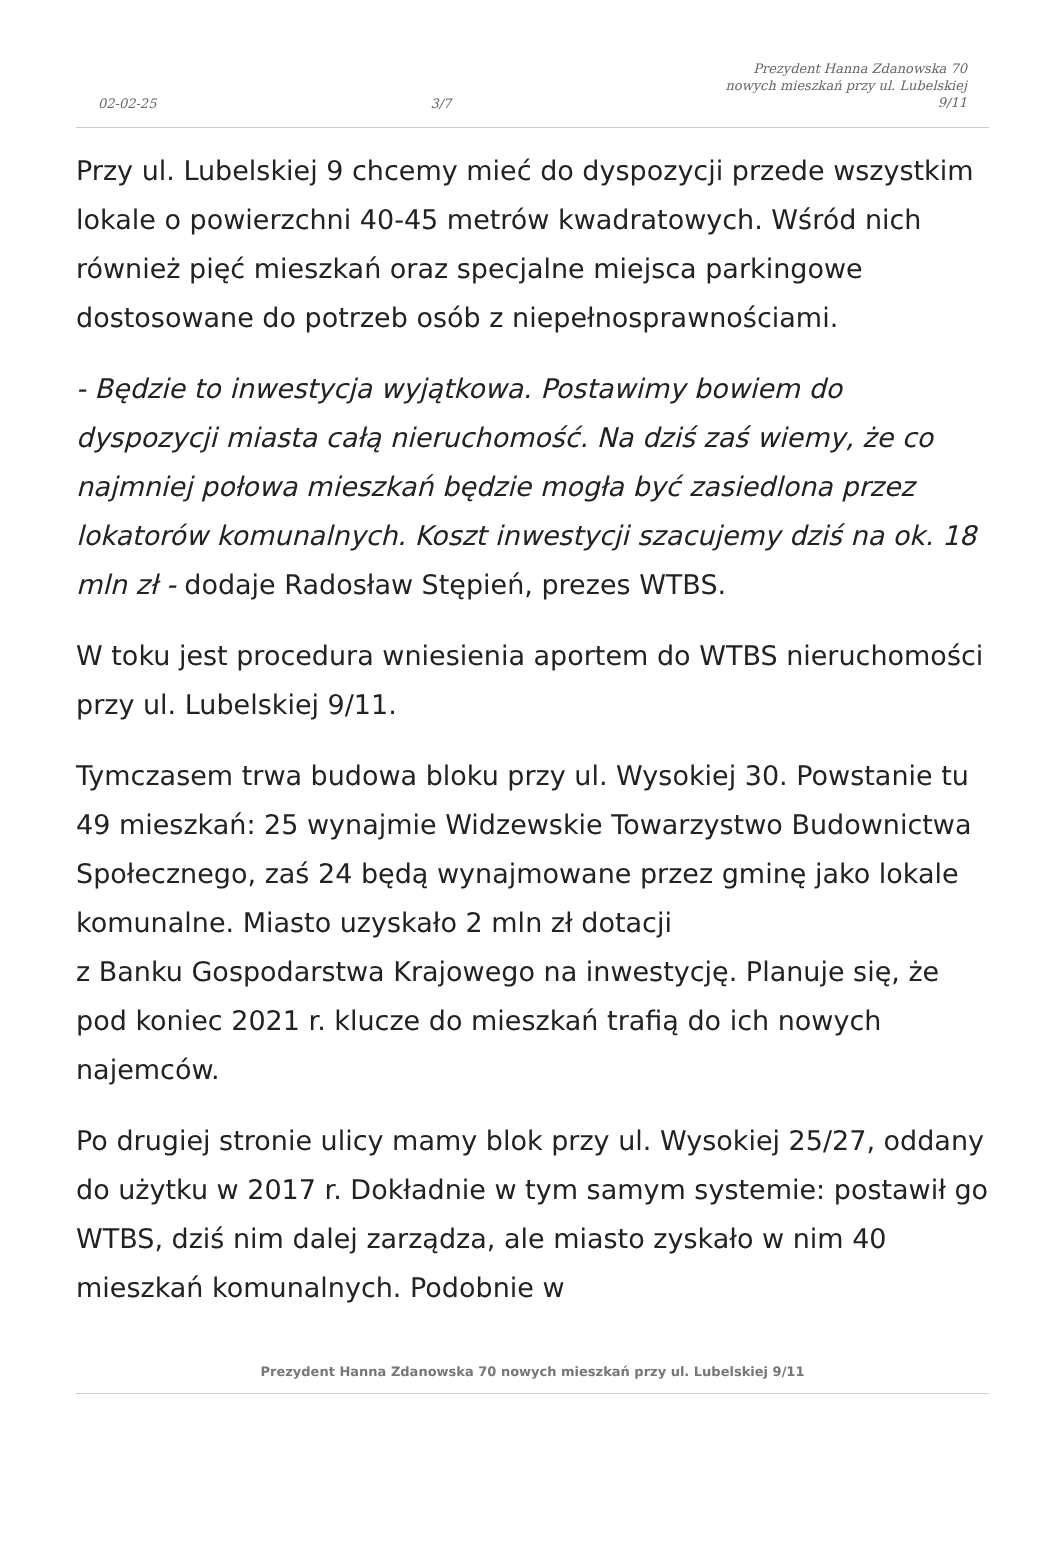02-02-25 3/7 Prezydent Hanna Zdanowska 70
nowych mieszkań przy ul. Lubelskiej
9/11
Przy ul. Lubelskiej 9 chcemy mieć do dyspozycji przede wszystkim lokale o powierzchni 40-45 metrów kwadratowych. Wśród nich również pięć mieszkań oraz specjalne miejsca parkingowe dostosowane do potrzeb osób z niepełnosprawnościami.
- Będzie to inwestycja wyjątkowa. Postawimy bowiem do dyspozycji miasta całą nieruchomość. Na dziś zaś wiemy, że co najmniej połowa mieszkań będzie mogła być zasiedlona przez lokatorów komunalnych. Koszt inwestycji szacujemy dziś na ok. 18 mln zł - dodaje Radosław Stępień, prezes WTBS.
W toku jest procedura wniesienia aportem do WTBS nieruchomości przy ul. Lubelskiej 9/11.
Tymczasem trwa budowa bloku przy ul. Wysokiej 30. Powstanie tu 49 mieszkań: 25 wynajmie Widzewskie Towarzystwo Budownictwa Społecznego, zaś 24 będą wynajmowane przez gminę jako lokale komunalne. Miasto uzyskało 2 mln zł dotacji
z Banku Gospodarstwa Krajowego na inwestycję. Planuje się, że pod koniec 2021 r. klucze do mieszkań trafią do ich nowych najemców.
Po drugiej stronie ulicy mamy blok przy ul. Wysokiej 25/27, oddany do użytku w 2017 r. Dokładnie w tym samym systemie: postawił go WTBS, dziś nim dalej zarządza, ale miasto zyskało w nim 40 mieszkań komunalnych. Podobnie w
Prezydent Hanna Zdanowska 70 nowych mieszkań przy ul. Lubelskiej 9/11